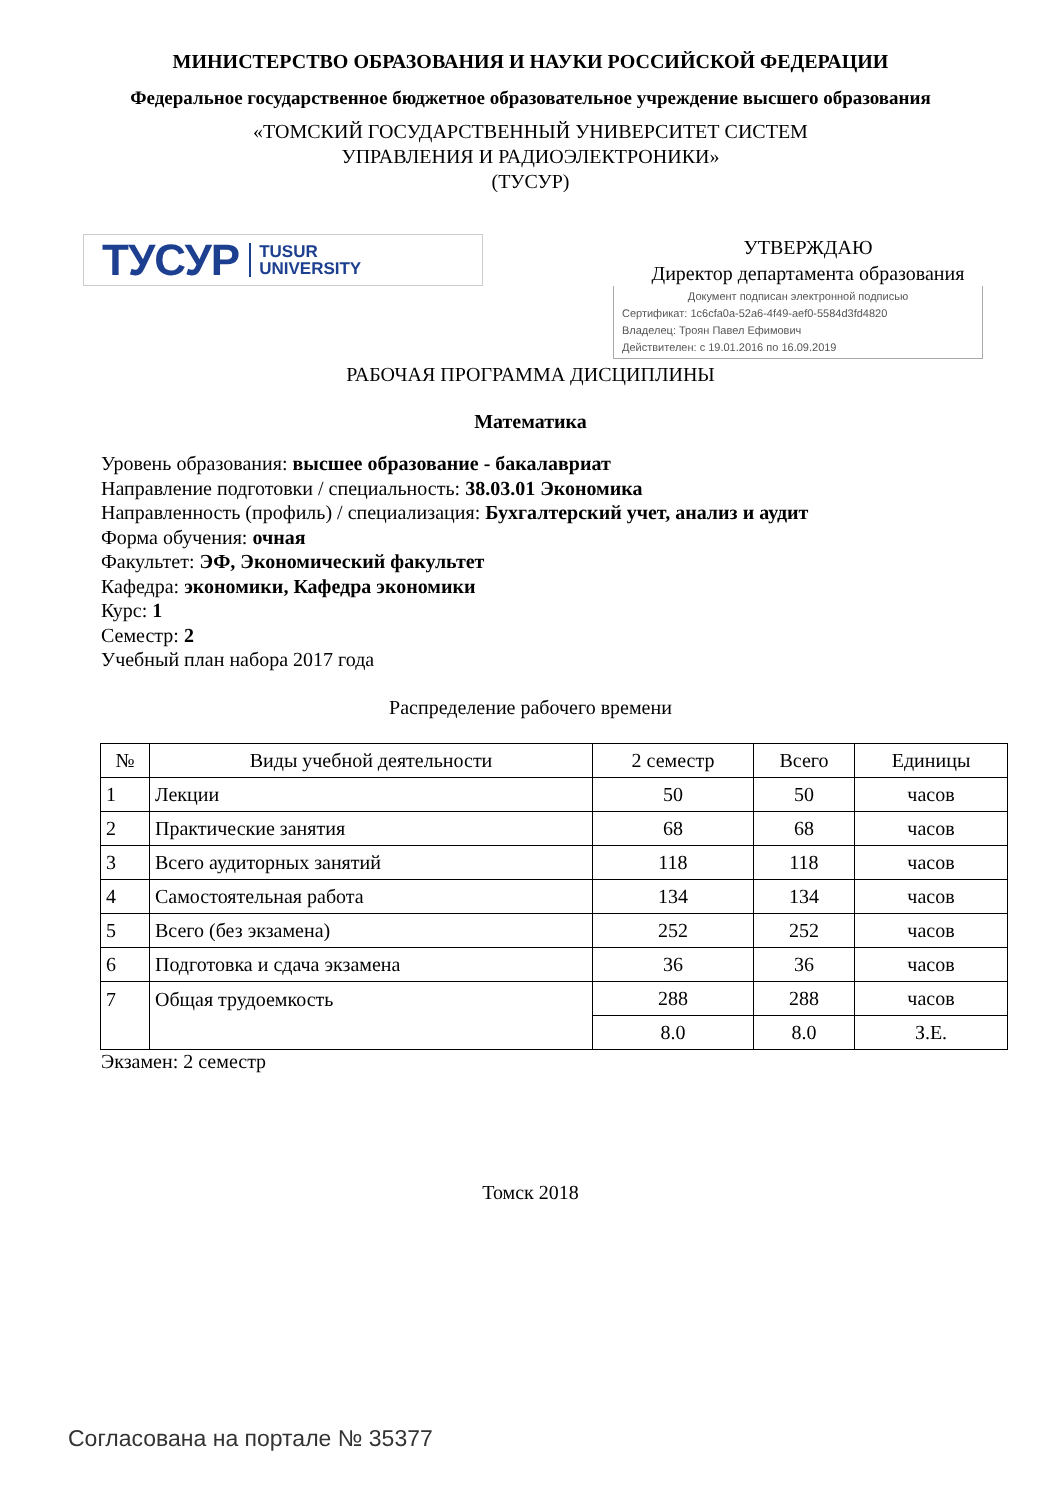МИНИСТЕРСТВО ОБРАЗОВАНИЯ И НАУКИ РОССИЙСКОЙ ФЕДЕРАЦИИ
Федеральное государственное бюджетное образовательное учреждение высшего образования
«ТОМСКИЙ ГОСУДАРСТВЕННЫЙ УНИВЕРСИТЕТ СИСТЕМ
УПРАВЛЕНИЯ И РАДИОЭЛЕКТРОНИКИ»
(ТУСУР)
ТУСУР TUSUR
UNIVERSITY
УТВЕРЖДАЮ
Директор департамента образования
Документ подписан электронной подписью
Сертификат: 1c6cfa0a-52a6-4f49-aef0-5584d3fd4820
Владелец: Троян Павел Ефимович
Действителен: с 19.01.2016 по 16.09.2019
РАБОЧАЯ ПРОГРАММА ДИСЦИПЛИНЫ
Математика
Уровень образования: высшее образование - бакалавриат
Направление подготовки / специальность: 38.03.01 Экономика
Направленность (профиль) / специализация: Бухгалтерский учет, анализ и аудит
Форма обучения: очная
Факультет: ЭФ, Экономический факультет
Кафедра: экономики, Кафедра экономики
Курс: 1
Семестр: 2
Учебный план набора 2017 года
Распределение рабочего времени
| № | Виды учебной деятельности | 2 семестр | Всего | Единицы |
| --- | --- | --- | --- | --- |
| 1 | Лекции | 50 | 50 | часов |
| 2 | Практические занятия | 68 | 68 | часов |
| 3 | Всего аудиторных занятий | 118 | 118 | часов |
| 4 | Самостоятельная работа | 134 | 134 | часов |
| 5 | Всего (без экзамена) | 252 | 252 | часов |
| 6 | Подготовка и сдача экзамена | 36 | 36 | часов |
| 7 | Общая трудоемкость | 288 | 288 | часов |
| | | 8.0 | 8.0 | З.Е. |
Экзамен: 2 семестр
Томск 2018
Согласована на портале № 35377